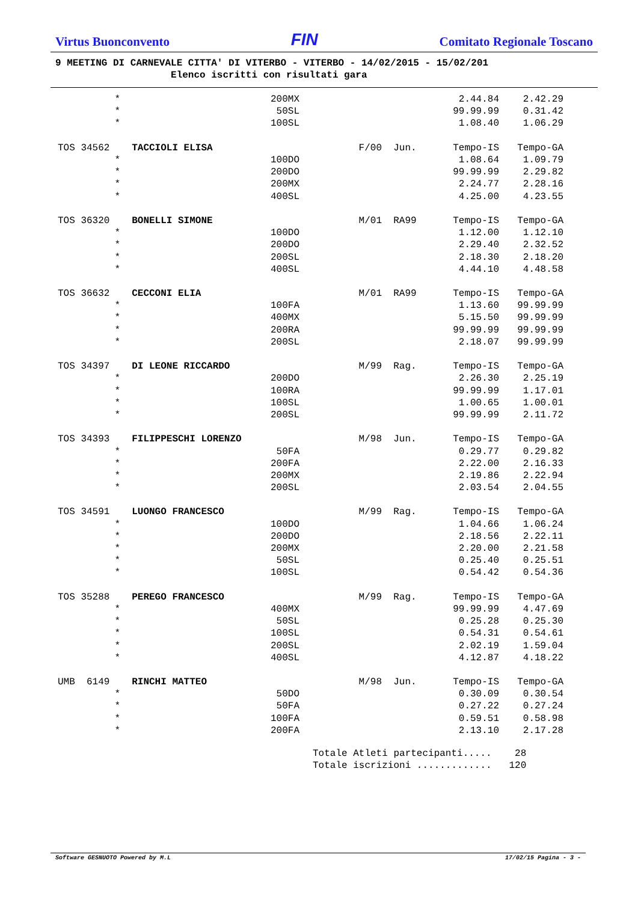Virtus Buonconvento
FIN
Comitato Regionale Toscano
9 MEETING DI CARNEVALE CITTA' DI VITERBO - VITERBO - 14/02/2015 - 15/02/201 Elenco iscritti con risultati gara
| * | | 200MX | | 2.44.84 | 2.42.29 |
| * | | 50SL | | 99.99.99 | 0.31.42 |
| * | | 100SL | | 1.08.40 | 1.06.29 |
| TOS 34562 | TACCIOLI ELISA | F/00 | Jun. | Tempo-IS | Tempo-GA |
| * | | 100DO | | 1.08.64 | 1.09.79 |
| * | | 200DO | | 99.99.99 | 2.29.82 |
| * | | 200MX | | 2.24.77 | 2.28.16 |
| * | | 400SL | | 4.25.00 | 4.23.55 |
| TOS 36320 | BONELLI SIMONE | M/01 | RA99 | Tempo-IS | Tempo-GA |
| * | | 100DO | | 1.12.00 | 1.12.10 |
| * | | 200DO | | 2.29.40 | 2.32.52 |
| * | | 200SL | | 2.18.30 | 2.18.20 |
| * | | 400SL | | 4.44.10 | 4.48.58 |
| TOS 36632 | CECCONI ELIA | M/01 | RA99 | Tempo-IS | Tempo-GA |
| * | | 100FA | | 1.13.60 | 99.99.99 |
| * | | 400MX | | 5.15.50 | 99.99.99 |
| * | | 200RA | | 99.99.99 | 99.99.99 |
| * | | 200SL | | 2.18.07 | 99.99.99 |
| TOS 34397 | DI LEONE RICCARDO | M/99 | Rag. | Tempo-IS | Tempo-GA |
| * | | 200DO | | 2.26.30 | 2.25.19 |
| * | | 100RA | | 99.99.99 | 1.17.01 |
| * | | 100SL | | 1.00.65 | 1.00.01 |
| * | | 200SL | | 99.99.99 | 2.11.72 |
| TOS 34393 | FILIPPESCHI LORENZO | M/98 | Jun. | Tempo-IS | Tempo-GA |
| * | | 50FA | | 0.29.77 | 0.29.82 |
| * | | 200FA | | 2.22.00 | 2.16.33 |
| * | | 200MX | | 2.19.86 | 2.22.94 |
| * | | 200SL | | 2.03.54 | 2.04.55 |
| TOS 34591 | LUONGO FRANCESCO | M/99 | Rag. | Tempo-IS | Tempo-GA |
| * | | 100DO | | 1.04.66 | 1.06.24 |
| * | | 200DO | | 2.18.56 | 2.22.11 |
| * | | 200MX | | 2.20.00 | 2.21.58 |
| * | | 50SL | | 0.25.40 | 0.25.51 |
| * | | 100SL | | 0.54.42 | 0.54.36 |
| TOS 35288 | PEREGO FRANCESCO | M/99 | Rag. | Tempo-IS | Tempo-GA |
| * | | 400MX | | 99.99.99 | 4.47.69 |
| * | | 50SL | | 0.25.28 | 0.25.30 |
| * | | 100SL | | 0.54.31 | 0.54.61 |
| * | | 200SL | | 2.02.19 | 1.59.04 |
| * | | 400SL | | 4.12.87 | 4.18.22 |
| UMB 6149 | RINCHI MATTEO | M/98 | Jun. | Tempo-IS | Tempo-GA |
| * | | 50DO | | 0.30.09 | 0.30.54 |
| * | | 50FA | | 0.27.22 | 0.27.24 |
| * | | 100FA | | 0.59.51 | 0.58.98 |
| * | | 200FA | | 2.13.10 | 2.17.28 |
Totale Atleti partecipanti..... 28 Totale iscrizioni ............. 120
Software GESNUOTO Powered by M.L 17/02/15 Pagina - 3 -